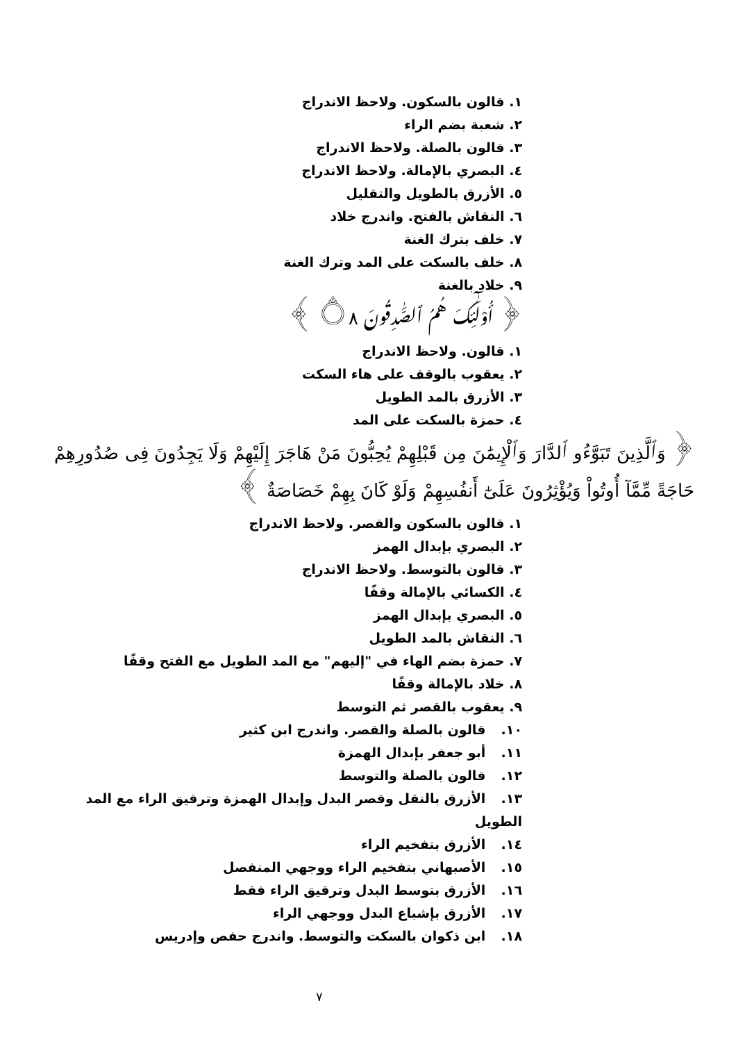١. قالون بالسكون. ولاحظ الاندراج
٢. شعبة بضم الراء
٣. قالون بالصلة. ولاحظ الاندراج
٤. البصري بالإمالة. ولاحظ الاندراج
٥. الأزرق بالطويل والتقليل
٦. النقاش بالفتح. واندرج خلاد
٧. خلف بترك الغنة
٨. خلف بالسكت على المد وترك الغنة
٩. خلاد بالغنة
﴿ أُوْلَٰٓئِكَ هُمُ ٱلصَّٰدِقُونَ ۝٨ ﴾
١. قالون. ولاحظ الاندراج
٢. يعقوب بالوقف على هاء السكت
٣. الأزرق بالمد الطويل
٤. حمزة بالسكت على المد
﴿ وَٱلَّذِينَ تَبَوَّءُو ٱلدَّارَ وَٱلْإِيمَٰنَ مِن قَبْلِهِمْ يُحِبُّونَ مَنْ هَاجَرَ إِلَيْهِمْ وَلَا يَجِدُونَ فِى صُدُورِهِمْ حَاجَةً مِّمَّآ أُوتُواْ وَيُؤْثِرُونَ عَلَىٰٓ أَنفُسِهِمْ وَلَوْ كَانَ بِهِمْ خَصَاصَةٌ ﴾
١. قالون بالسكون والقصر. ولاحظ الاندراج
٢. البصري بإبدال الهمز
٣. قالون بالتوسط. ولاحظ الاندراج
٤. الكسائي بالإمالة وقفًا
٥. البصري بإبدال الهمز
٦. النقاش بالمد الطويل
٧. حمزة بضم الهاء في "إليهم" مع المد الطويل مع الفتح وقفًا
٨. خلاد بالإمالة وقفًا
٩. يعقوب بالقصر ثم التوسط
١٠. قالون بالصلة والقصر. واندرج ابن كثير
١١. أبو جعفر بإبدال الهمزة
١٢. قالون بالصلة والتوسط
١٣. الأزرق بالنقل وقصر البدل وإبدال الهمزة وترقيق الراء مع المد الطويل
١٤. الأزرق بتفخيم الراء
١٥. الأصبهاني بتفخيم الراء ووجهي المنفصل
١٦. الأزرق بتوسط البدل وترقيق الراء فقط
١٧. الأزرق بإشباع البدل ووجهي الراء
١٨. ابن ذكوان بالسكت والتوسط. واندرج حفص وإدريس
٧